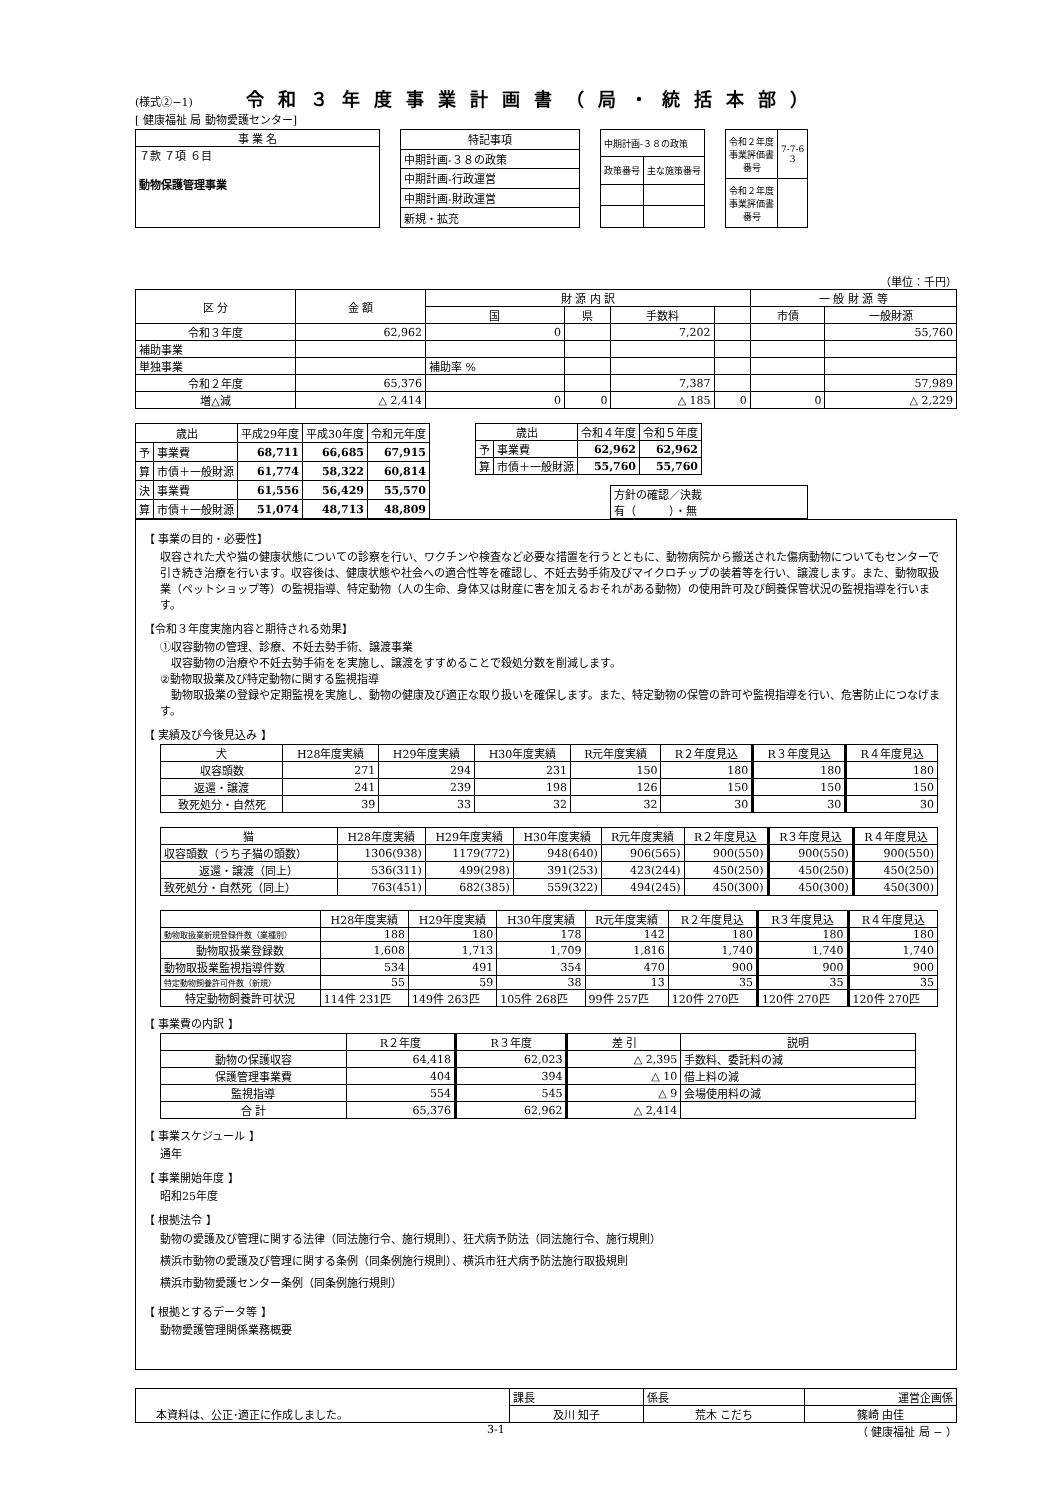(様式②−1) 令和３年度事業計画書（局・統括本部）
[ 健康福祉 局 動物愛護センター]
| 事 業 名 |
| ７款 ７項 ６目 動物保護管理事業 |
| 特記事項 |
| 中期計画-３８の政策 |
| 中期計画-行政運営 |
| 中期計画-財政運営 |
| 新規・拡充 |
| 中期計画-３８の政策 | |
| 政策番号 | 主な施策番号 |
| 令和２年度 事業評価書 番号 | 7-7-6 3 |
| 令和２年度 事業評価書 番号 | |
（単位：千円）
| 区 分 | 金 額 | 財 源 内 訳 | | | | 一 般 財 源 等 | |
| --- | --- | --- | --- | --- | --- | --- | --- |
| | | 国 | 県 | 手数料 | | 市債 | 一般財源 |
| 令和３年度 | 62,962 | 0 | | 7,202 | | | 55,760 |
| 補助事業 | | | | | | | |
| 単独事業 | | 補助率 % | | | | | |
| 令和２年度 | 65,376 | | | 7,387 | | | 57,989 |
| 増△減 | △ 2,414 | 0 | 0 | △ 185 | 0 | 0 | △ 2,229 |
| 歳出 | | 平成29年度 | 平成30年度 | 令和元年度 |
| --- | --- | --- | --- | --- |
| 予 | 事業費 | 68,711 | 66,685 | 67,915 |
| 算 | 市債＋一般財源 | 61,774 | 58,322 | 60,814 |
| 決 | 事業費 | 61,556 | 56,429 | 55,570 |
| 算 | 市債＋一般財源 | 51,074 | 48,713 | 48,809 |
| 歳出 | | 令和４年度 | 令和５年度 |
| --- | --- | --- | --- |
| 予 | 事業費 | 62,962 | 62,962 |
| 算 | 市債＋一般財源 | 55,760 | 55,760 |
方針の確認／決裁
有（　　　）・無
【 事業の目的・必要性】
収容された犬や猫の健康状態についての診察を行い、ワクチンや検査など必要な措置を行うとともに、動物病院から搬送された傷病動物についてもセンターで引き続き治療を行います。収容後は、健康状態や社会への適合性等を確認し、不妊去勢手術及びマイクロチップの装着等を行い、譲渡します。また、動物取扱業（ペットショップ等）の監視指導、特定動物（人の生命、身体又は財産に害を加えるおそれがある動物）の使用許可及び飼養保管状況の監視指導を行います。
【令和３年度実施内容と期待される効果】
①収容動物の管理、診療、不妊去勢手術、譲渡事業
　収容動物の治療や不妊去勢手術をを実施し、譲渡をすすめることで殺処分数を削減します。
②動物取扱業及び特定動物に関する監視指導
　動物取扱業の登録や定期監視を実施し、動物の健康及び適正な取り扱いを確保します。また、特定動物の保管の許可や監視指導を行い、危害防止につなげます。
【 実績及び今後見込み 】
| 犬 | H28年度実績 | H29年度実績 | H30年度実績 | R元年度実績 | R２年度見込 | R３年度見込 | R４年度見込 |
| --- | --- | --- | --- | --- | --- | --- | --- |
| 収容頭数 | 271 | 294 | 231 | 150 | 180 | 180 | 180 |
| 返還・譲渡 | 241 | 239 | 198 | 126 | 150 | 150 | 150 |
| 致死処分・自然死 | 39 | 33 | 32 | 32 | 30 | 30 | 30 |
| 猫 | H28年度実績 | H29年度実績 | H30年度実績 | R元年度実績 | R２年度見込 | R３年度見込 | R４年度見込 |
| --- | --- | --- | --- | --- | --- | --- | --- |
| 収容頭数（うち子猫の頭数） | 1306(938) | 1179(772) | 948(640) | 906(565) | 900(550) | 900(550) | 900(550) |
| 返還・譲渡（同上） | 536(311) | 499(298) | 391(253) | 423(244) | 450(250) | 450(250) | 450(250) |
| 致死処分・自然死（同上） | 763(451) | 682(385) | 559(322) | 494(245) | 450(300) | 450(300) | 450(300) |
| | H28年度実績 | H29年度実績 | H30年度実績 | R元年度実績 | R２年度見込 | R３年度見込 | R４年度見込 |
| --- | --- | --- | --- | --- | --- | --- | --- |
| 動物取扱業新規登録件数（業種別） | 188 | 180 | 178 | 142 | 180 | 180 | 180 |
| 動物取扱業登録数 | 1,608 | 1,713 | 1,709 | 1,816 | 1,740 | 1,740 | 1,740 |
| 動物取扱業監視指導件数 | 534 | 491 | 354 | 470 | 900 | 900 | 900 |
| 特定動物飼養許可件数（新規） | 55 | 59 | 38 | 13 | 35 | 35 | 35 |
| 特定動物飼養許可状況 | 114件 231匹 | 149件 263匹 | 105件 268匹 | 99件 257匹 | 120件 270匹 | 120件 270匹 | 120件 270匹 |
【 事業費の内訳 】
| | R２年度 | R３年度 | 差 引 | 説明 |
| --- | --- | --- | --- | --- |
| 動物の保護収容 | 64,418 | 62,023 | △ 2,395 | 手数料、委託料の減 |
| 保護管理事業費 | 404 | 394 | △ 10 | 借上料の減 |
| 監視指導 | 554 | 545 | △ 9 | 会場使用料の減 |
| 合 計 | 65,376 | 62,962 | △ 2,414 | |
【 事業スケジュール 】
通年
【 事業開始年度 】
昭和25年度
【 根拠法令 】
動物の愛護及び管理に関する法律（同法施行令、施行規則）、狂犬病予防法（同法施行令、施行規則）
横浜市動物の愛護及び管理に関する条例（同条例施行規則）、横浜市狂犬病予防法施行取扱規則
横浜市動物愛護センター条例（同条例施行規則）
【 根拠とするデータ等 】
動物愛護管理関係業務概要
| 本資料は、公正･適正に作成しました。 | 課長 | 係長 | 運営企画係 |
| | 及川 知子 | 荒木 こだち | 篠崎 由佳 |
3-1 （ 健康福祉 局 − ）